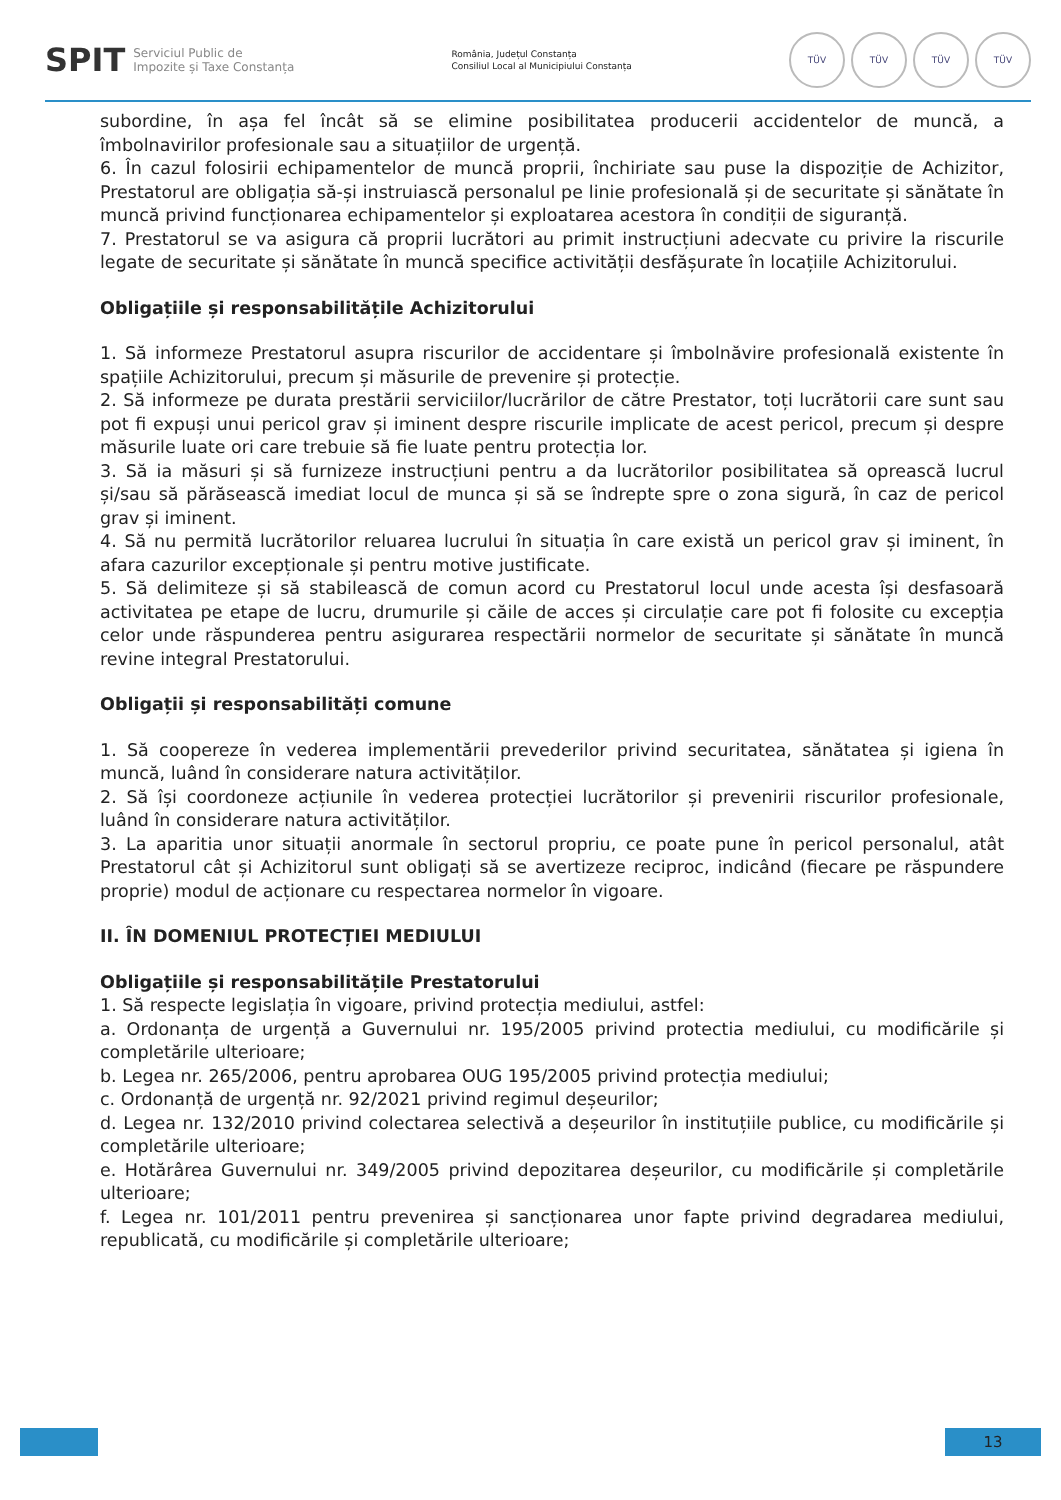SPIT Serviciul Public de
Impozite și Taxe Constanța
România, Județul Constanța
Consiliul Local al Municipiului Constanța
TÜV TÜV TÜV TÜV
subordine, în așa fel încât să se elimine posibilitatea producerii accidentelor de muncă, a îmbolnavirilor profesionale sau a situațiilor de urgență.
6. În cazul folosirii echipamentelor de muncă proprii, închiriate sau puse la dispoziție de Achizitor, Prestatorul are obligația să-și instruiască personalul pe linie profesională și de securitate și sănătate în muncă privind funcționarea echipamentelor și exploatarea acestora în condiții de siguranță.
7. Prestatorul se va asigura că proprii lucrători au primit instrucțiuni adecvate cu privire la riscurile legate de securitate și sănătate în muncă specifice activității desfășurate în locațiile Achizitorului.
Obligațiile și responsabilitățile Achizitorului
1. Să informeze Prestatorul asupra riscurilor de accidentare și îmbolnăvire profesională existente în spațiile Achizitorului, precum și măsurile de prevenire și protecție.
2. Să informeze pe durata prestării serviciilor/lucrărilor de către Prestator, toți lucrătorii care sunt sau pot fi expuși unui pericol grav și iminent despre riscurile implicate de acest pericol, precum și despre măsurile luate ori care trebuie să fie luate pentru protecția lor.
3. Să ia măsuri și să furnizeze instrucțiuni pentru a da lucrătorilor posibilitatea să oprească lucrul și/sau să părăsească imediat locul de munca și să se îndrepte spre o zona sigură, în caz de pericol grav și iminent.
4. Să nu permită lucrătorilor reluarea lucrului în situația în care există un pericol grav și iminent, în afara cazurilor excepționale și pentru motive justificate.
5. Să delimiteze și să stabilească de comun acord cu Prestatorul locul unde acesta își desfasoară activitatea pe etape de lucru, drumurile și căile de acces și circulație care pot fi folosite cu excepția celor unde răspunderea pentru asigurarea respectării normelor de securitate și sănătate în muncă revine integral Prestatorului.
Obligații și responsabilități comune
1. Să coopereze în vederea implementării prevederilor privind securitatea, sănătatea și igiena în muncă, luând în considerare natura activităților.
2. Să își coordoneze acțiunile în vederea protecției lucrătorilor și prevenirii riscurilor profesionale, luând în considerare natura activităților.
3. La aparitia unor situații anormale în sectorul propriu, ce poate pune în pericol personalul, atât Prestatorul cât și Achizitorul sunt obligați să se avertizeze reciproc, indicând (fiecare pe răspundere proprie) modul de acționare cu respectarea normelor în vigoare.
II. ÎN DOMENIUL PROTECȚIEI MEDIULUI
Obligațiile și responsabilitățile Prestatorului
1. Să respecte legislația în vigoare, privind protecția mediului, astfel:
a. Ordonanța de urgență a Guvernului nr. 195/2005 privind protectia mediului, cu modificările și completările ulterioare;
b. Legea nr. 265/2006, pentru aprobarea OUG 195/2005 privind protecția mediului;
c. Ordonanță de urgență nr. 92/2021 privind regimul deșeurilor;
d. Legea nr. 132/2010 privind colectarea selectivă a deșeurilor în instituțiile publice, cu modificările și completările ulterioare;
e. Hotărârea Guvernului nr. 349/2005 privind depozitarea deșeurilor, cu modificările și completările ulterioare;
f. Legea nr. 101/2011 pentru prevenirea și sancționarea unor fapte privind degradarea mediului, republicată, cu modificările și completările ulterioare;
13